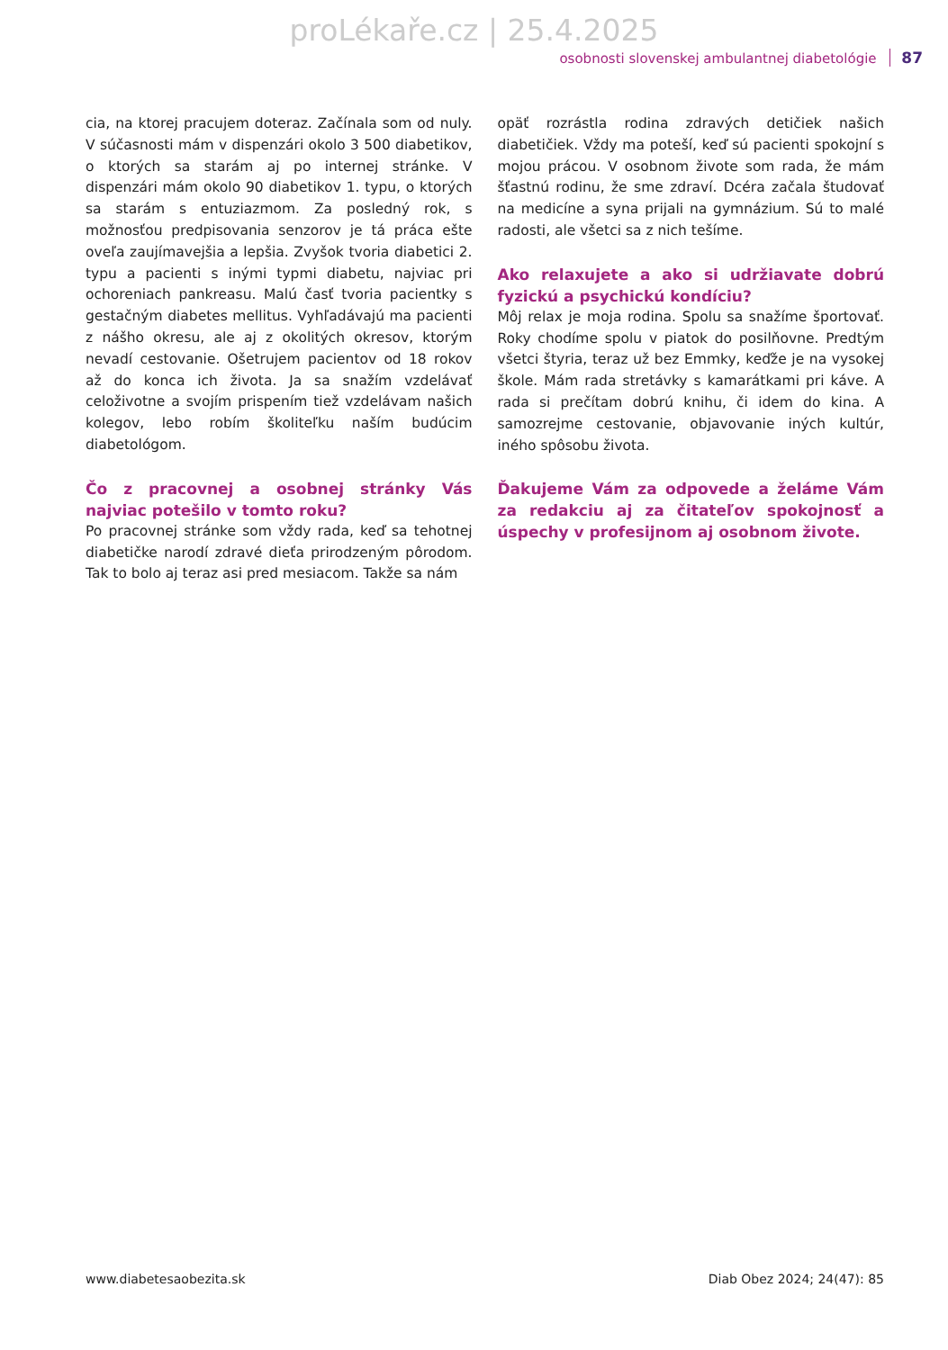proLékaře.cz | 25.4.2025
osobnosti slovenskej ambulantnej diabetológie 87
cia, na ktorej pracujem doteraz. Začínala som od nuly. V súčasnosti mám v dispenzári okolo 3 500 diabetikov, o ktorých sa starám aj po internej stránke. V dispenzári mám okolo 90 diabetikov 1. typu, o ktorých sa starám s entuziazmom. Za posledný rok, s možnosťou predpisovania senzorov je tá práca ešte oveľa zaujímavejšia a lepšia. Zvyšok tvoria diabetici 2. typu a pacienti s inými typmi diabetu, najviac pri ochoreniach pankreasu. Malú časť tvoria pacientky s gestačným diabetes mellitus. Vyhľadávajú ma pacienti z nášho okresu, ale aj z okolitých okresov, ktorým nevadí cestovanie. Ošetrujem pacientov od 18 rokov až do konca ich života. Ja sa snažím vzdelávať celoživotne a svojím prispením tiež vzdelávam našich kolegov, lebo robím školiteľku naším budúcim diabetológom.
Čo z pracovnej a osobnej stránky Vás najviac potešilo v tomto roku?
Po pracovnej stránke som vždy rada, keď sa tehotnej diabetičke narodí zdravé dieťa prirodzeným pôrodom. Tak to bolo aj teraz asi pred mesiacom. Takže sa nám
opäť rozrástla rodina zdravých detičiek našich diabetičiek. Vždy ma poteší, keď sú pacienti spokojní s mojou prácou. V osobnom živote som rada, že mám šťastnú rodinu, že sme zdraví. Dcéra začala študovať na medicíne a syna prijali na gymnázium. Sú to malé radosti, ale všetci sa z nich tešíme.
Ako relaxujete a ako si udržiavate dobrú fyzickú a psychickú kondíciu?
Môj relax je moja rodina. Spolu sa snažíme športovať. Roky chodíme spolu v piatok do posilňovne. Predtým všetci štyria, teraz už bez Emmky, keďže je na vysokej škole. Mám rada stretávky s kamarátkami pri káve. A rada si prečítam dobrú knihu, či idem do kina. A samozrejme cestovanie, objavovanie iných kultúr, iného spôsobu života.
Ďakujeme Vám za odpovede a želáme Vám za redakciu aj za čitateľov spokojnosť a úspechy v profesijnom aj osobnom živote.
www.diabetesaobezita.sk Diab Obez 2024; 24(47): 85